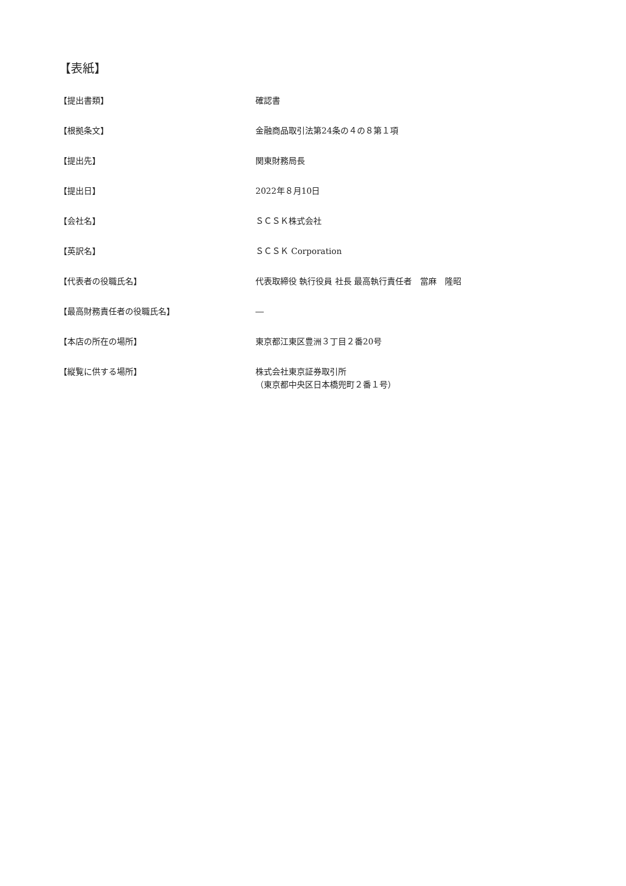【表紙】
【提出書類】 確認書
【根拠条文】 金融商品取引法第24条の４の８第１項
【提出先】 関東財務局長
【提出日】 2022年８月10日
【会社名】 ＳＣＳＫ株式会社
【英訳名】 ＳＣＳＫ Corporation
【代表者の役職氏名】 代表取締役 執行役員 社長 最高執行責任者　當麻　隆昭
【最高財務責任者の役職氏名】 ―
【本店の所在の場所】 東京都江東区豊洲３丁目２番20号
【縦覧に供する場所】 株式会社東京証券取引所
（東京都中央区日本橋兜町２番１号）